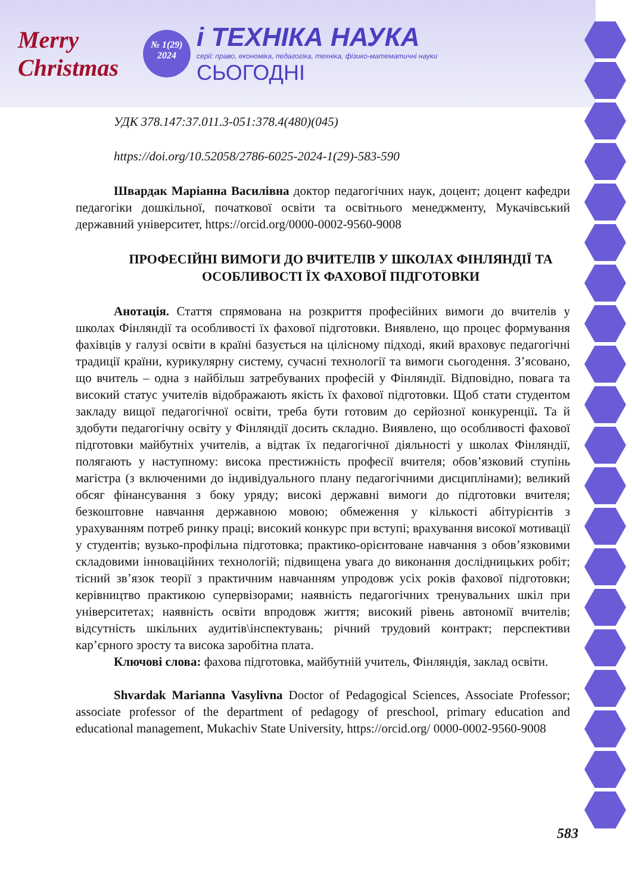Merry Christmas
№ 1(29)
2024
і ТЕХНІКА НАУКА
серії: право, економіка, педагогіка, техніка, фізико-математичні науки
СЬОГОДНІ
УДК 378.147:37.011.3-051:378.4(480)(045)
https://doi.org/10.52058/2786-6025-2024-1(29)-583-590
Швардак Маріанна Василівна доктор педагогічних наук, доцент; доцент кафедри педагогіки дошкільної, початкової освіти та освітнього менеджменту, Мукачівський державний університет, https://orcid.org/0000-0002-9560-9008
ПРОФЕСІЙНІ ВИМОГИ ДО ВЧИТЕЛІВ У ШКОЛАХ ФІНЛЯНДІЇ ТА ОСОБЛИВОСТІ ЇХ ФАХОВОЇ ПІДГОТОВКИ
Анотація. Стаття спрямована на розкриття професійних вимоги до вчителів у школах Фінляндії та особливості їх фахової підготовки. Виявлено, що процес формування фахівців у галузі освіти в країні базується на цілісному підході, який враховує педагогічні традиції країни, курикулярну систему, сучасні технології та вимоги сьогодення. З’ясовано, що вчитель – одна з найбільш затребуваних професій у Фінляндії. Відповідно, повага та високий статус учителів відображають якість їх фахової підготовки. Щоб стати студентом закладу вищої педагогічної освіти, треба бути готовим до серйозної конкуренції. Та й здобути педагогічну освіту у Фінляндії досить складно. Виявлено, що особливості фахової підготовки майбутніх учителів, а відтак їх педагогічної діяльності у школах Фінляндії, полягають у наступному: висока престижність професії вчителя; обов’язковий ступінь магістра (з включеними до індивідуального плану педагогічними дисциплінами); великий обсяг фінансування з боку уряду; високі державні вимоги до підготовки вчителя; безкоштовне навчання державною мовою; обмеження у кількості абітурієнтів з урахуванням потреб ринку праці; високий конкурс при вступі; врахування високої мотивації у студентів; вузько-профільна підготовка; практико-орієнтоване навчання з обов’язковими складовими інноваційних технологій; підвищена увага до виконання дослідницьких робіт; тісний зв’язок теорії з практичним навчанням упродовж усіх років фахової підготовки; керівництво практикою супервізорами; наявність педагогічних тренувальних шкіл при університетах; наявність освіти впродовж життя; високий рівень автономії вчителів; відсутність шкільних аудитів\інспектувань; річний трудовий контракт; перспективи кар’єрного зросту та висока заробітна плата.
Ключові слова: фахова підготовка, майбутній учитель, Фінляндія, заклад освіти.
Shvardak Marianna Vasylivna Doctor of Pedagogical Sciences, Associate Professor; associate professor of the department of pedagogy of preschool, primary education and educational management, Mukachiv State University, https://orcid.org/ 0000-0002-9560-9008
583